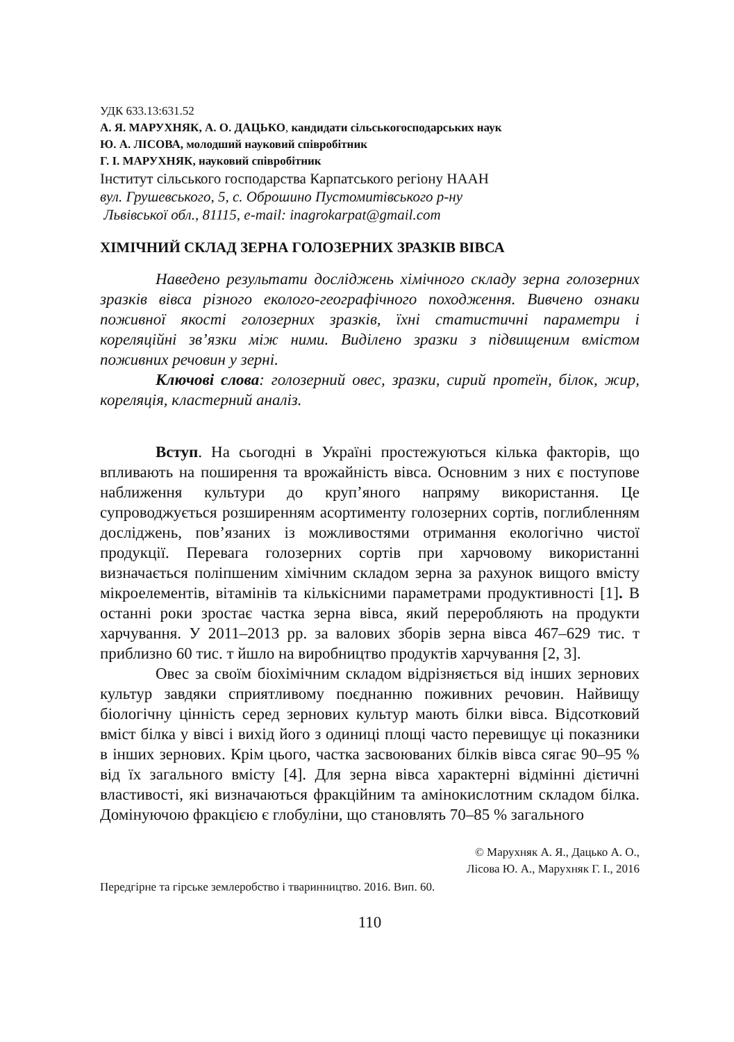УДК 633.13:631.52
А. Я. МАРУХНЯК, А. О. ДАЦЬКО, кандидати сільськогосподарських наук
Ю. А. ЛІСОВА, молодший науковий співробітник
Г. І. МАРУХНЯК, науковий співробітник
Інститут сільського господарства Карпатського регіону НААН
вул. Грушевського, 5, с. Оброшино Пустомитівського р-ну
Львівської обл., 81115, e-mail: inagrokarpat@gmail.com
ХІМІЧНИЙ СКЛАД ЗЕРНА ГОЛОЗЕРНИХ ЗРАЗКІВ ВІВСА
Наведено результати досліджень хімічного складу зерна голозерних зразків вівса різного еколого-географічного походження. Вивчено ознаки поживної якості голозерних зразків, їхні статистичні параметри і кореляційні зв’язки між ними. Виділено зразки з підвищеним вмістом поживних речовин у зерні.
Ключові слова: голозерний овес, зразки, сирий протеїн, білок, жир, кореляція, кластерний аналіз.
Вступ. На сьогодні в Україні простежуються кілька факторів, що впливають на поширення та врожайність вівса. Основним з них є поступове наближення культури до круп’яного напряму використання. Це супроводжується розширенням асортименту голозерних сортів, поглибленням досліджень, пов’язаних із можливостями отримання екологічно чистої продукції. Перевага голозерних сортів при харчовому використанні визначається поліпшеним хімічним складом зерна за рахунок вищого вмісту мікроелементів, вітамінів та кількісними параметрами продуктивності [1]. В останні роки зростає частка зерна вівса, який переробляють на продукти харчування. У 2011–2013 рр. за валових зборів зерна вівса 467–629 тис. т приблизно 60 тис. т йшло на виробництво продуктів харчування [2, 3].
Овес за своїм біохімічним складом відрізняється від інших зернових культур завдяки сприятливому поєднанню поживних речовин. Найвищу біологічну цінність серед зернових культур мають білки вівса. Відсотковий вміст білка у вівсі і вихід його з одиниці площі часто перевищує ці показники в інших зернових. Крім цього, частка засвоюваних білків вівса сягає 90–95 % від їх загального вмісту [4]. Для зерна вівса характерні відмінні дієтичні властивості, які визначаються фракційним та амінокислотним складом білка. Домінуючою фракцією є глобуліни, що становлять 70–85 % загального
© Марухняк А. Я., Дацько А. О.,
Лісова Ю. А., Марухняк Г. І., 2016
Передгірне та гірське землеробство і тваринництво. 2016. Вип. 60.
110